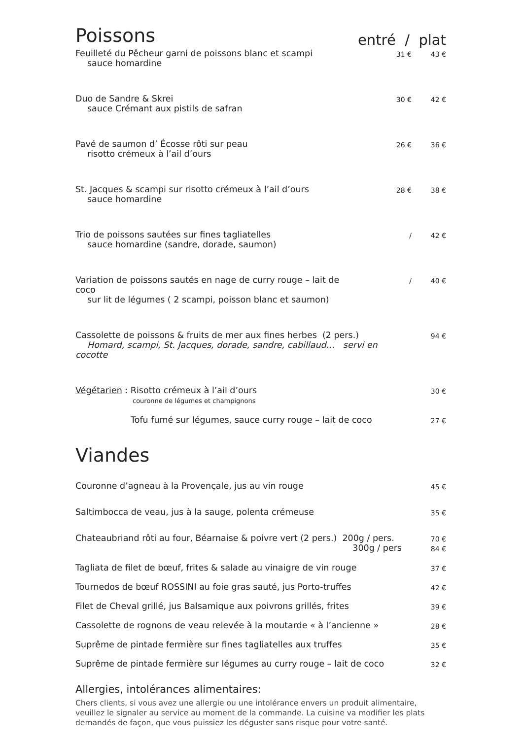Poissons entré / plat
| Feuilleté du Pêcheur garni de poissons blanc et scampi sauce homardine | 31 € | 43 € |
| Duo de Sandre & Skrei sauce Crémant aux pistils de safran | 30 € | 42 € |
| Pavé de saumon d’ Écosse rôti sur peau risotto crémeux à l’ail d’ours | 26 € | 36 € |
| St. Jacques & scampi sur risotto crémeux à l’ail d’ours sauce homardine | 28 € | 38 € |
| Trio de poissons sautées sur fines tagliatelles sauce homardine (sandre, dorade, saumon) | / | 42 € |
| Variation de poissons sautés en nage de curry rouge – lait de coco sur lit de légumes ( 2 scampi, poisson blanc et saumon) | / | 40 € |
| Cassolette de poissons & fruits de mer aux fines herbes (2 pers.) Homard, scampi, St. Jacques, dorade, sandre, cabillaud… servi en cocotte | | 94 € |
| Végétarien : Risotto crémeux à l’ail d’ours couronne de légumes et champignons | | 30 € |
| Tofu fumé sur légumes, sauce curry rouge – lait de coco | | 27 € |
Viandes
| Couronne d’agneau à la Provençale, jus au vin rouge | 45 € |
| Saltimbocca de veau, jus à la sauge, polenta crémeuse | 35 € |
| Chateaubriand rôti au four, Béarnaise & poivre vert (2 pers.) 200g / pers. | 70 € |
| 300g / pers | 84 € |
| Tagliata de filet de bœuf, frites & salade au vinaigre de vin rouge | 37 € |
| Tournedos de bœuf ROSSINI au foie gras sauté, jus Porto-truffes | 42 € |
| Filet de Cheval grillé, jus Balsamique aux poivrons grillés, frites | 39 € |
| Cassolette de rognons de veau relevée à la moutarde « à l’ancienne » | 28 € |
| Suprême de pintade fermière sur fines tagliatelles aux truffes | 35 € |
| Suprême de pintade fermière sur légumes au curry rouge – lait de coco | 32 € |
Allergies, intolérances alimentaires:
Chers clients, si vous avez une allergie ou une intolérance envers un produit alimentaire, veuillez le signaler au service au moment de la commande. La cuisine va modifier les plats demandés de façon, que vous puissiez les déguster sans risque pour votre santé.